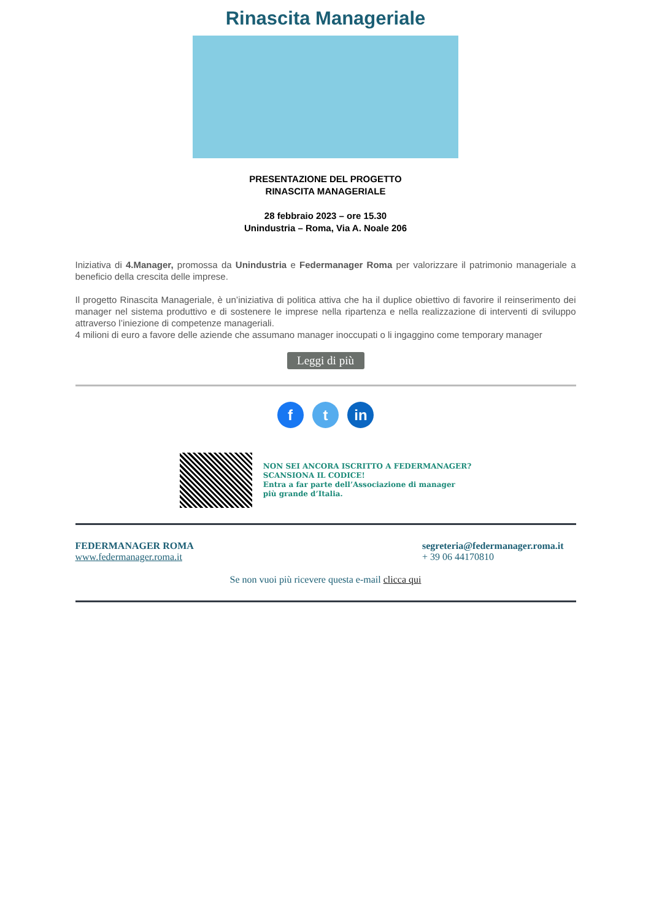Rinascita Manageriale
PRESENTAZIONE DEL PROGETTO
RINASCITA MANAGERIALE
28 febbraio 2023 – ore 15.30
Unindustria – Roma, Via A. Noale 206
Iniziativa di 4.Manager, promossa da Unindustria e Federmanager Roma per valorizzare il patrimonio manageriale a beneficio della crescita delle imprese.
Il progetto Rinascita Manageriale, è un’iniziativa di politica attiva che ha il duplice obiettivo di favorire il reinserimento dei manager nel sistema produttivo e di sostenere le imprese nella ripartenza e nella realizzazione di interventi di sviluppo attraverso l’iniezione di competenze manageriali.
4 milioni di euro a favore delle aziende che assumano manager inoccupati o li ingaggino come temporary manager
Leggi di più
f t in
NON SEI ANCORA ISCRITTO A FEDERMANAGER?
SCANSIONA IL CODICE!
Entra a far parte dell’Associazione di manager
più grande d’Italia.
FEDERMANAGER ROMA
www.federmanager.roma.it
segreteria@federmanager.roma.it
+ 39 06 44170810
Se non vuoi più ricevere questa e-mail clicca qui